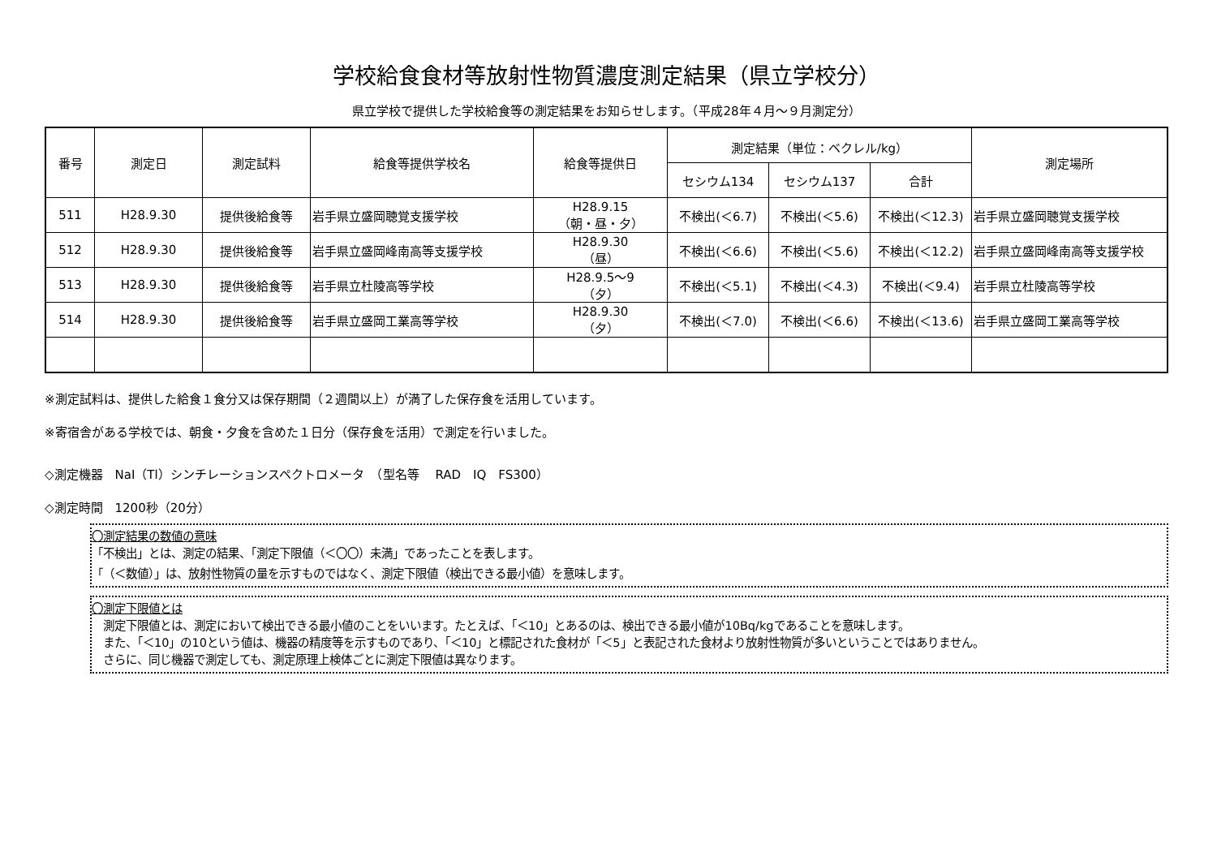学校給食食材等放射性物質濃度測定結果（県立学校分）
県立学校で提供した学校給食等の測定結果をお知らせします。（平成28年４月～９月測定分）
| 番号 | 測定日 | 測定試料 | 給食等提供学校名 | 給食等提供日 | 測定結果（単位：ベクレル/kg） | | | 測定場所 |
| --- | --- | --- | --- | --- | --- | --- | --- | --- |
| | | | | | セシウム134 | セシウム137 | 合計 | |
| 511 | H28.9.30 | 提供後給食等 | 岩手県立盛岡聴覚支援学校 | H28.9.15 （朝・昼・夕） | 不検出(＜6.7) | 不検出(＜5.6) | 不検出(＜12.3) | 岩手県立盛岡聴覚支援学校 |
| 512 | H28.9.30 | 提供後給食等 | 岩手県立盛岡峰南高等支援学校 | H28.9.30 （昼） | 不検出(＜6.6) | 不検出(＜5.6) | 不検出(＜12.2) | 岩手県立盛岡峰南高等支援学校 |
| 513 | H28.9.30 | 提供後給食等 | 岩手県立杜陵高等学校 | H28.9.5～9 （夕） | 不検出(＜5.1) | 不検出(＜4.3) | 不検出(＜9.4) | 岩手県立杜陵高等学校 |
| 514 | H28.9.30 | 提供後給食等 | 岩手県立盛岡工業高等学校 | H28.9.30 （夕） | 不検出(＜7.0) | 不検出(＜6.6) | 不検出(＜13.6) | 岩手県立盛岡工業高等学校 |
※測定試料は、提供した給食１食分又は保存期間（２週間以上）が満了した保存食を活用しています。
※寄宿舎がある学校では、朝食・夕食を含めた１日分（保存食を活用）で測定を行いました。
◇測定機器　NaI（Tl）シンチレーションスペクトロメータ　（型名等　 RAD　IQ　FS300）
◇測定時間　1200秒（20分）
〇測定結果の数値の意味
「不検出」とは、測定の結果、「測定下限値（＜〇〇）未満」であったことを表します。
「（＜数値）」は、放射性物質の量を示すものではなく、測定下限値（検出できる最小値）を意味します。
〇測定下限値とは
　測定下限値とは、測定において検出できる最小値のことをいいます。たとえば、「＜10」とあるのは、検出できる最小値が10Bq/kgであることを意味します。
　また、「＜10」の10という値は、機器の精度等を示すものであり、「＜10」と標記された食材が「＜5」と表記された食材より放射性物質が多いということではありません。
　さらに、同じ機器で測定しても、測定原理上検体ごとに測定下限値は異なります。